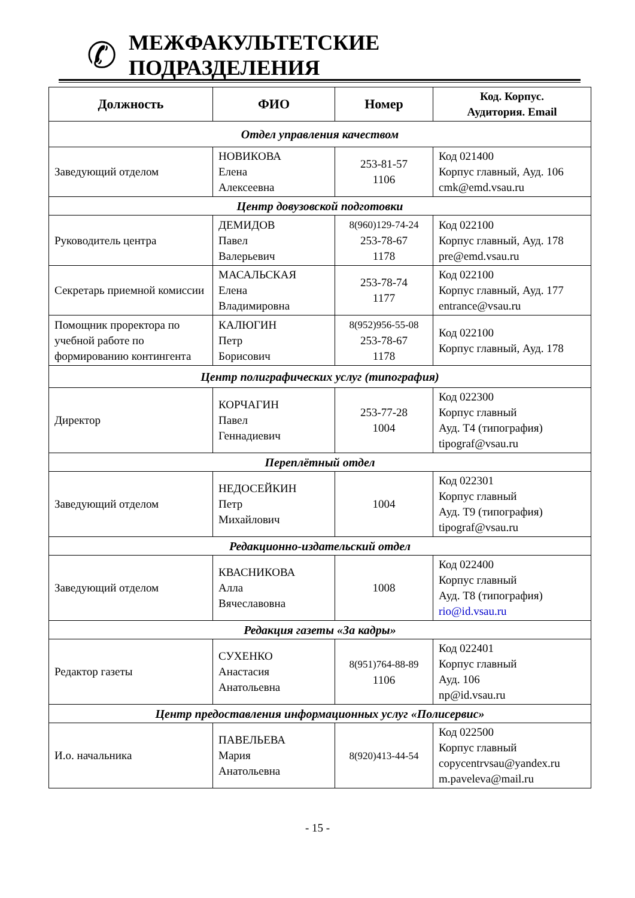✆
МЕЖФАКУЛЬТЕТСКИЕ
ПОДРАЗДЕЛЕНИЯ
| Должность | ФИО | Номер | Код. Корпус. Аудитория. Email |
| --- | --- | --- | --- |
| Отдел управления качеством | | | |
| Заведующий отделом | НОВИКОВА Елена Алексеевна | 253-81-57 1106 | Код 021400 Корпус главный, Ауд. 106 cmk@emd.vsau.ru |
| Центр довузовской подготовки | | | |
| Руководитель центра | ДЕМИДОВ Павел Валерьевич | 8(960)129-74-24 253-78-67 1178 | Код 022100 Корпус главный, Ауд. 178 pre@emd.vsau.ru |
| Секретарь приемной комиссии | МАСАЛЬСКАЯ Елена Владимировна | 253-78-74 1177 | Код 022100 Корпус главный, Ауд. 177 entrance@vsau.ru |
| Помощник проректора по учебной работе по формированию контингента | КАЛЮГИН Петр Борисович | 8(952)956-55-08 253-78-67 1178 | Код 022100 Корпус главный, Ауд. 178 |
| Центр полиграфических услуг (типография) | | | |
| Директор | КОРЧАГИН Павел Геннадиевич | 253-77-28 1004 | Код 022300 Корпус главный Ауд. Т4 (типография) tipograf@vsau.ru |
| Переплётный отдел | | | |
| Заведующий отделом | НЕДОСЕЙКИН Петр Михайлович | 1004 | Код 022301 Корпус главный Ауд. Т9 (типография) tipograf@vsau.ru |
| Редакционно-издательский отдел | | | |
| Заведующий отделом | КВАСНИКОВА Алла Вячеславовна | 1008 | Код 022400 Корпус главный Ауд. Т8 (типография) rio@id.vsau.ru |
| Редакция газеты «За кадры» | | | |
| Редактор газеты | СУХЕНКО Анастасия Анатольевна | 8(951)764-88-89 1106 | Код 022401 Корпус главный Ауд. 106 np@id.vsau.ru |
| Центр предоставления информационных услуг «Полисервис» | | | |
| И.о. начальника | ПАВЕЛЬЕВА Мария Анатольевна | 8(920)413-44-54 | Код 022500 Корпус главный copycentrvsau@yandex.ru m.paveleva@mail.ru |
- 15 -